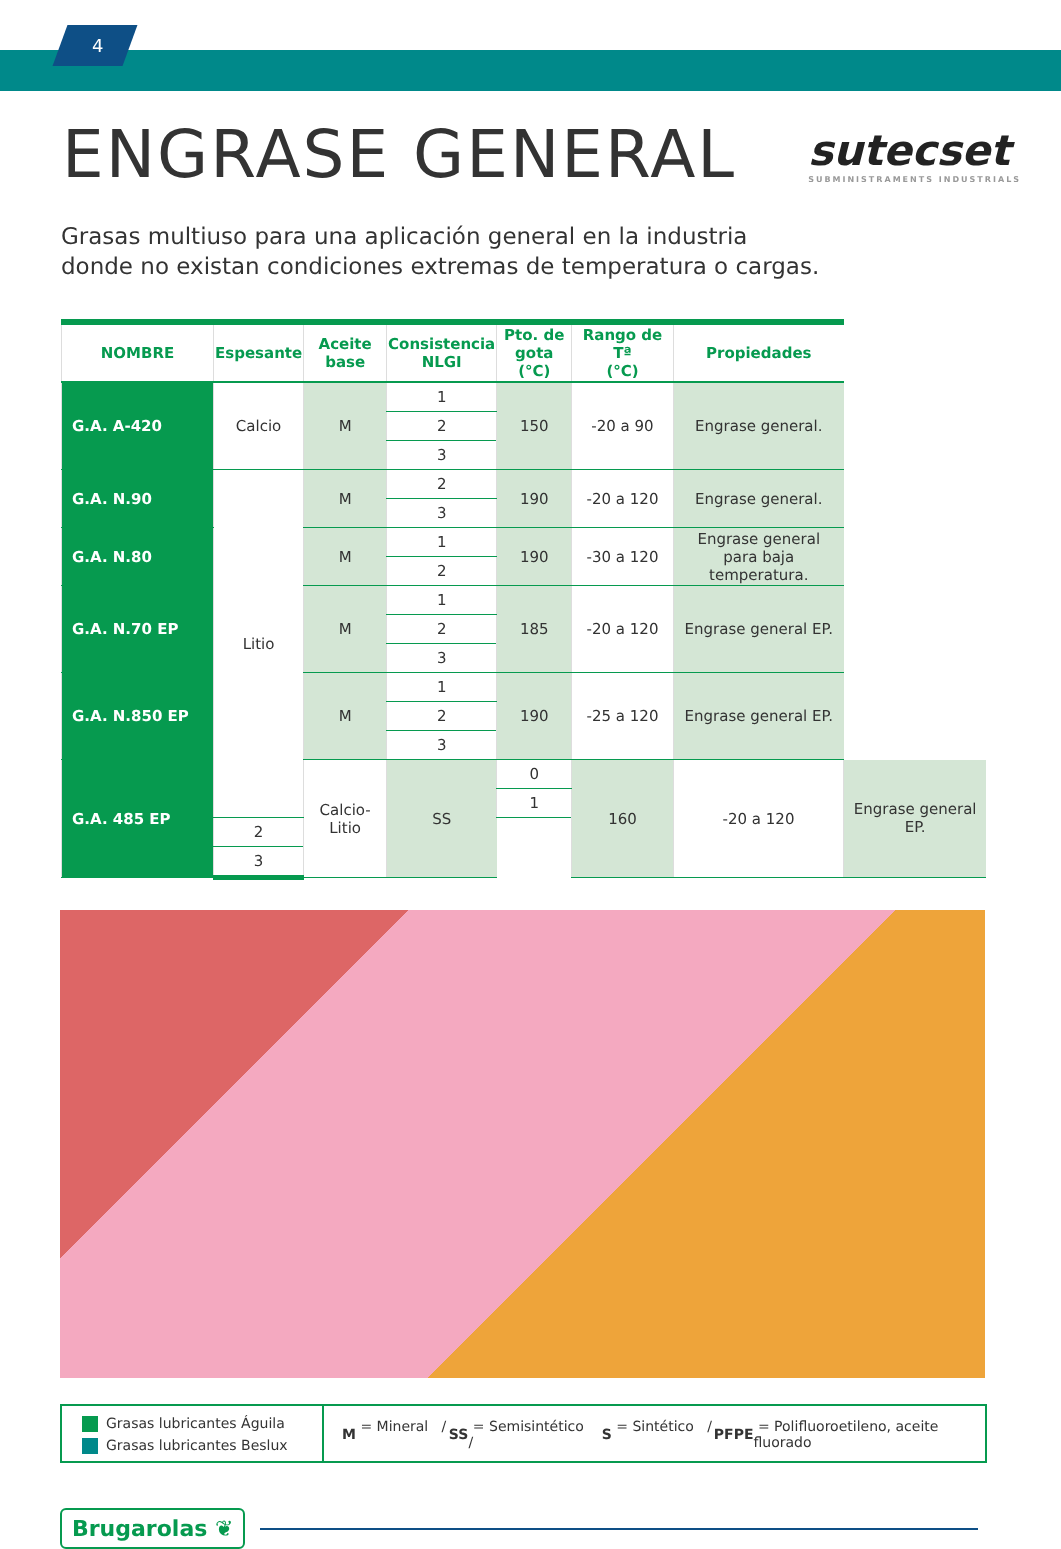4
ENGRASE GENERAL
sutecset
SUBMINISTRAMENTS INDUSTRIALS
Grasas multiuso para una aplicación general en la industria
donde no existan condiciones extremas de temperatura o cargas.
| NOMBRE | Espesante | Aceite base | Consistencia NLGI | Pto. de gota (°C) | Rango de Tª (°C) | Propiedades | |
| --- | --- | --- | --- | --- | --- | --- | --- |
| G.A. A-420 | Calcio | M | 1 | 150 | -20 a 90 | Engrase general. | |
| | | | 2 | | | | |
| | | | 3 | | | | |
| G.A. N.90 | Litio | M | 2 | 190 | -20 a 120 | Engrase general. | |
| | | | 3 | | | | |
| G.A. N.80 | | M | 1 | 190 | -30 a 120 | Engrase general para baja temperatura. | |
| | | | 2 | | | | |
| G.A. N.70 EP | | M | 1 | 185 | -20 a 120 | Engrase general EP. | |
| | | | 2 | | | | |
| | | | 3 | | | | |
| G.A. N.850 EP | | M | 1 | 190 | -25 a 120 | Engrase general EP. | |
| | | | 2 | | | | |
| | | | 3 | | | | |
| G.A. 485 EP | | Calcio-Litio | SS | 0 | 160 | -20 a 120 | Engrase general EP. |
| | | | | 1 | | | |
| | 2 | | | | | | |
| | 3 | | | | | | |
Grasas lubricantes Águila
Grasas lubricantes Beslux
M = Mineral / SS = Semisintético / S = Sintético / PFPE = Polifluoroetileno, aceite fluorado
Brugarolas ❦